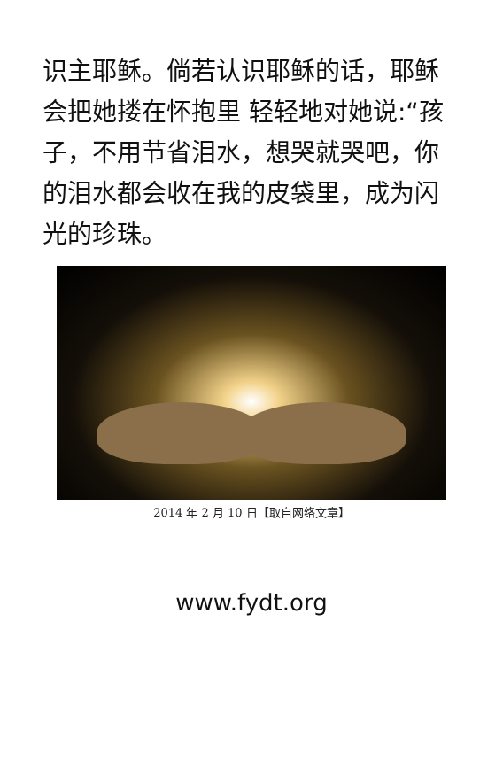识主耶稣。倘若认识耶稣的话，耶稣会把她搂在怀抱里 轻轻地对她说:“孩子，不用节省泪水，想哭就哭吧，你的泪水都会收在我的皮袋里，成为闪光的珍珠。
2014 年 2 月 10 日【取自网络文章】
www.fydt.org